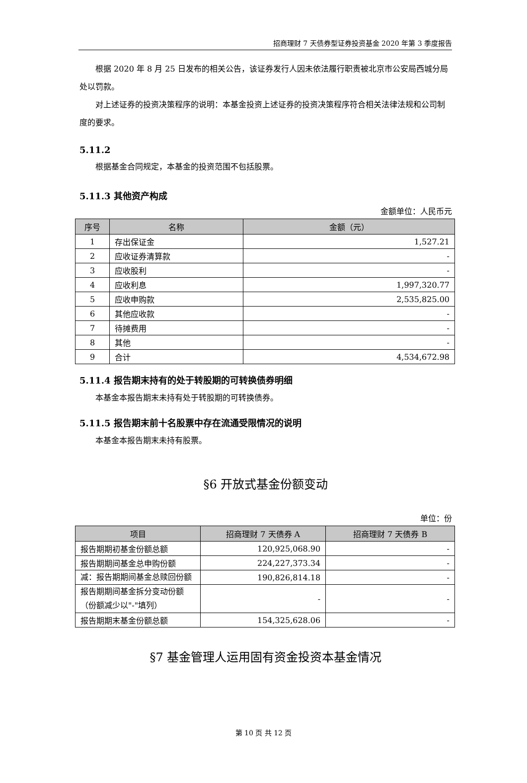招商理财 7 天债券型证券投资基金 2020 年第 3 季度报告
根据 2020 年 8 月 25 日发布的相关公告，该证券发行人因未依法履行职责被北京市公安局西城分局处以罚款。
对上述证券的投资决策程序的说明：本基金投资上述证券的投资决策程序符合相关法律法规和公司制度的要求。
5.11.2
根据基金合同规定，本基金的投资范围不包括股票。
5.11.3 其他资产构成
金额单位：人民币元
| 序号 | 名称 | 金额（元） |
| --- | --- | --- |
| 1 | 存出保证金 | 1,527.21 |
| 2 | 应收证券清算款 | - |
| 3 | 应收股利 | - |
| 4 | 应收利息 | 1,997,320.77 |
| 5 | 应收申购款 | 2,535,825.00 |
| 6 | 其他应收款 | - |
| 7 | 待摊费用 | - |
| 8 | 其他 | - |
| 9 | 合计 | 4,534,672.98 |
5.11.4 报告期末持有的处于转股期的可转换债券明细
本基金本报告期末未持有处于转股期的可转换债券。
5.11.5 报告期末前十名股票中存在流通受限情况的说明
本基金本报告期末未持有股票。
§6 开放式基金份额变动
单位：份
| 项目 | 招商理财 7 天债券 A | 招商理财 7 天债券 B |
| --- | --- | --- |
| 报告期期初基金份额总额 | 120,925,068.90 | - |
| 报告期期间基金总申购份额 | 224,227,373.34 | - |
| 减：报告期期间基金总赎回份额 | 190,826,814.18 | - |
| 报告期期间基金拆分变动份额（份额减少以"-"填列） | - | - |
| 报告期期末基金份额总额 | 154,325,628.06 | - |
§7 基金管理人运用固有资金投资本基金情况
第 10 页 共 12 页